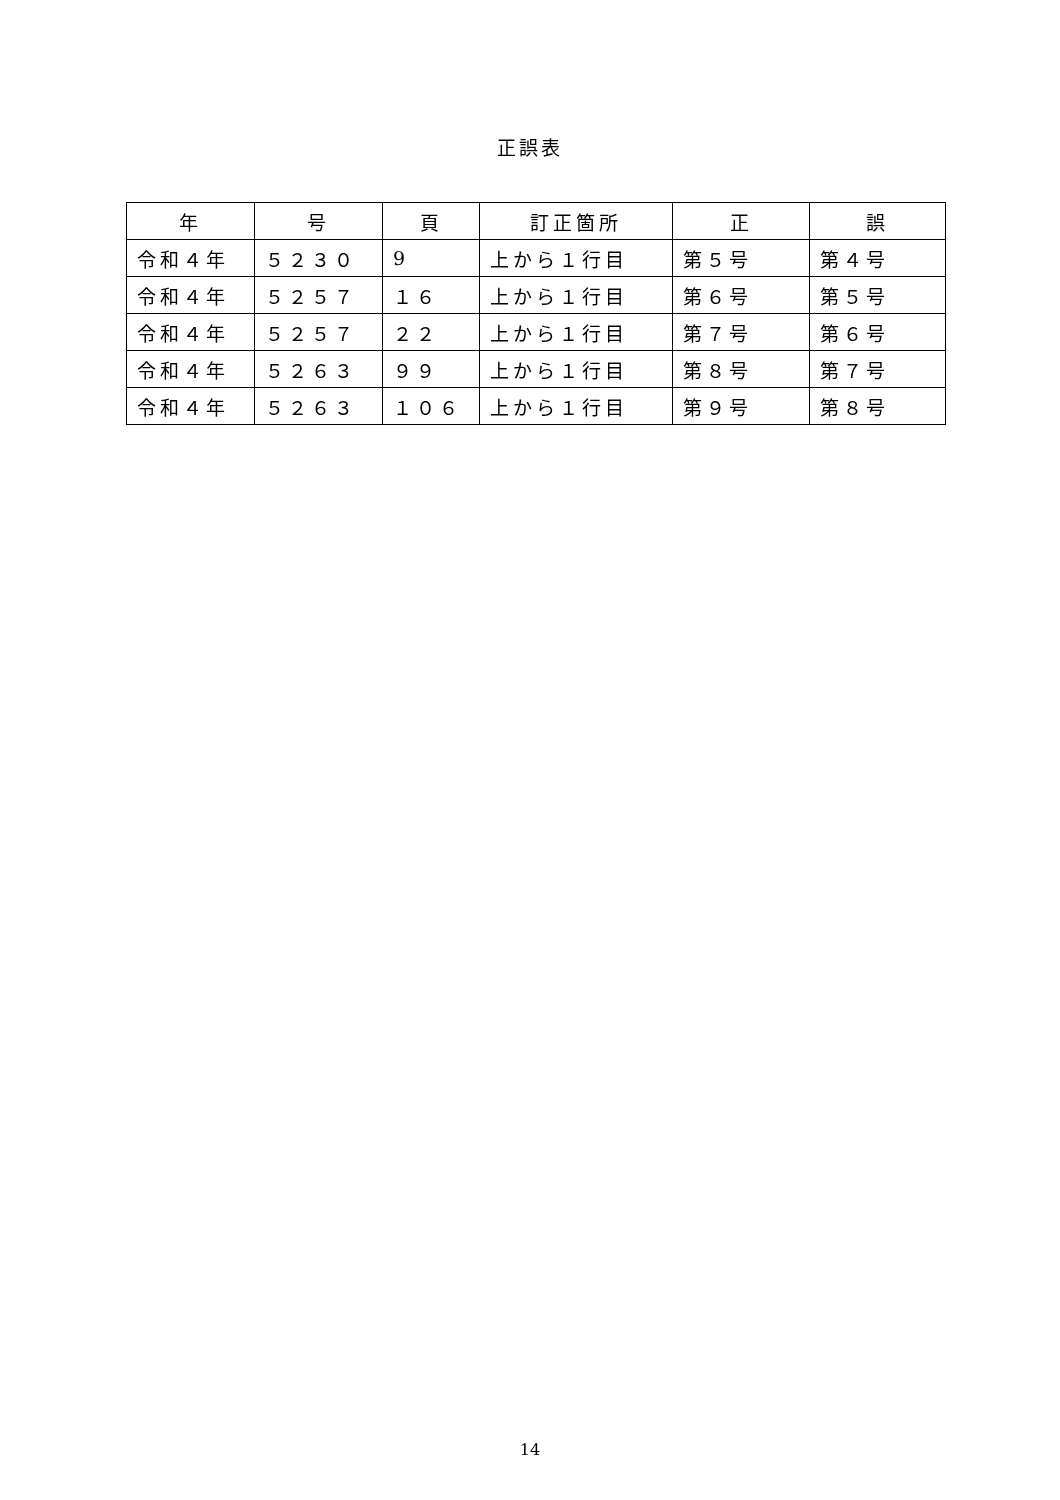正誤表
| 年 | 号 | 頁 | 訂正箇所 | 正 | 誤 |
| --- | --- | --- | --- | --- | --- |
| 令和４年 | ５２３０ | 9 | 上から１行目 | 第５号 | 第４号 |
| 令和４年 | ５２５７ | １６ | 上から１行目 | 第６号 | 第５号 |
| 令和４年 | ５２５７ | ２２ | 上から１行目 | 第７号 | 第６号 |
| 令和４年 | ５２６３ | ９９ | 上から１行目 | 第８号 | 第７号 |
| 令和４年 | ５２６３ | １０６ | 上から１行目 | 第９号 | 第８号 |
14